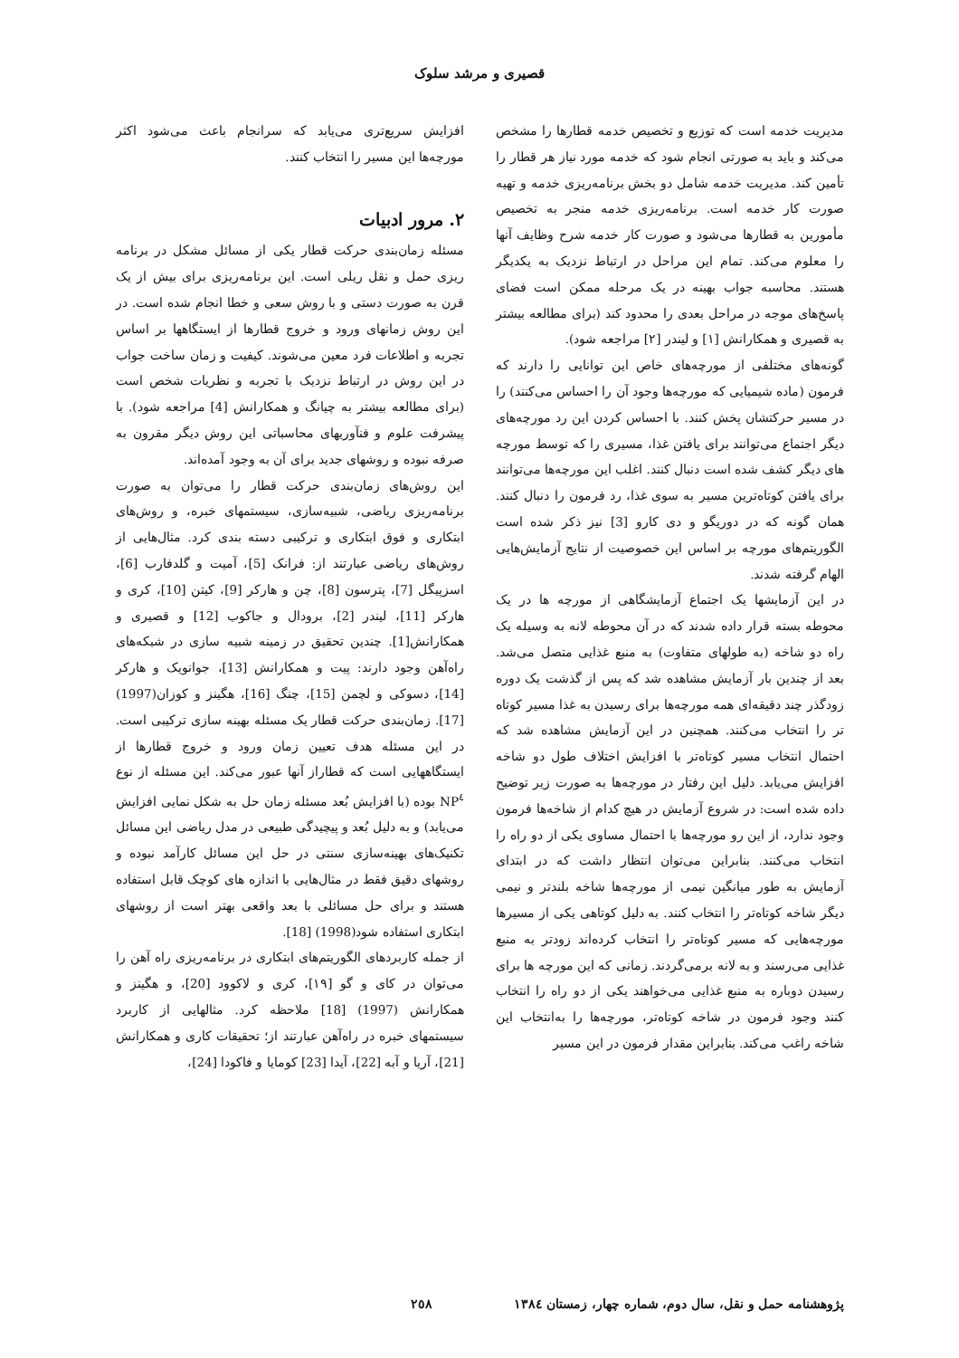قصیری و مرشد سلوک
مدیریت خدمه است که توزیع و تخصیص خدمه قطارها را مشخص می‌کند و باید به صورتی انجام شود که خدمه مورد نیاز هر قطار را تأمین کند. مدیریت خدمه شامل دو بخش برنامه‌ریزی خدمه و تهیه صورت کار خدمه است. برنامه‌ریزی خدمه منجر به تخصیص مأمورین به قطارها می‌شود و صورت کار خدمه شرح وظایف آنها را معلوم می‌کند. تمام این مراحل در ارتباط نزدیک به یکدیگر هستند. محاسبه جواب بهینه در یک مرحله ممکن است فضای پاسخ‌های موجه در مراحل بعدی را محدود کند (برای مطالعه بیشتر به قصیری و همکارانش [۱] و لیندر [۲] مراجعه شود).
گونه‌های مختلفی از مورچه‌های خاص این توانایی را دارند که فرمون (ماده شیمیایی که مورچه‌ها وجود آن را احساس می‌کنند) را در مسیر حرکتشان پخش کنند. با احساس کردن این رد مورچه‌های دیگر اجتماع می‌توانند برای یافتن غذا، مسیری را که توسط مورچه های دیگر کشف شده است دنبال کنند. اغلب این مورچه‌ها می‌توانند برای یافتن کوتاه‌ترین مسیر به سوی غذا، رد فرمون را دنبال کنند. همان گونه که در دوریگو و دی کارو [3] نیز ذکر شده است الگوریتم‌های مورچه بر اساس این خصوصیت از نتایج آزمایش‌هایی الهام گرفته شدند.
در این آزمایشها یک اجتماع آزمایشگاهی از مورچه ها در یک محوطه بسته قرار داده شدند که در آن محوطه لانه به وسیله یک راه دو شاخه (به طولهای متفاوت) به منبع غذایی متصل می‌شد. بعد از چندین بار آزمایش مشاهده شد که پس از گذشت یک دوره زودگذر چند دقیقه‌ای همه مورچه‌ها برای رسیدن به غذا مسیر کوتاه تر را انتخاب می‌کنند. همچنین در این آزمایش مشاهده شد که احتمال انتخاب مسیر کوتاه‌تر با افزایش اختلاف طول دو شاخه افزایش می‌یابد. دلیل این رفتار در مورچه‌ها به صورت زیر توضیح داده شده است: در شروع آزمایش در هیچ کدام از شاخه‌ها فرمون وجود ندارد، از این رو مورچه‌ها با احتمال مساوی یکی از دو راه را انتخاب می‌کنند. بنابراین می‌توان انتظار داشت که در ابتدای آزمایش به طور میانگین نیمی از مورچه‌ها شاخه بلندتر و نیمی دیگر شاخه کوتاه‌تر را انتخاب کنند. به دلیل کوتاهی یکی از مسیرها مورچه‌هایی که مسیر کوتاه‌تر را انتخاب کرده‌اند زودتر به منبع غذایی می‌رسند و به لانه برمی‌گردند. زمانی که این مورچه ها برای رسیدن دوباره به منبع غذایی می‌خواهند یکی از دو راه را انتخاب کنند وجود فرمون در شاخه کوتاه‌تر، مورچه‌ها را به‌انتخاب این شاخه راغب می‌کند. بنابراین مقدار فرمون در این مسیر
افزایش سریع‌تری می‌یابد که سرانجام باعث می‌شود اکثر مورچه‌ها این مسیر را انتخاب کنند.
۲. مرور ادبیات
مسئله زمان‌بندی حرکت قطار یکی از مسائل مشکل در برنامه ریزی حمل و نقل ریلی است. این برنامه‌ریزی برای بیش از یک قرن به صورت دستی و با روش سعی و خطا انجام شده است. در این روش زمانهای ورود و خروج قطارها از ایستگاهها بر اساس تجربه و اطلاعات فرد معین می‌شوند. کیفیت و زمان ساخت جواب در این روش در ارتباط نزدیک با تجربه و نظریات شخص است (برای مطالعه بیشتر به چیانگ و همکارانش [4] مراجعه شود). با پیشرفت علوم و فنآوریهای محاسباتی این روش دیگر مقرون به صرفه نبوده و روشهای جدید برای آن به وجود آمده‌اند.
این روش‌های زمان‌بندی حرکت قطار را می‌توان به صورت برنامه‌ریزی ریاضی، شبیه‌سازی، سیستمهای خبره، و روش‌های ابتکاری و فوق ابتکاری و ترکیبی دسته بندی کرد. مثال‌هایی از روش‌های ریاضی عبارتند از: فرانک [5]، آمیت و گلدفارب [6]، اسزپیگل [7]، پترسون [8]، چن و هارکر [9]، کیتن [10]، کری و هارکر [11]، لیندر [2]، برودال و جاکوب [12] و قصیری و همکارانش[1]. چندین تحقیق در زمینه شبیه سازی در شبکه‌های راه‌آهن وجود دارند: پیت و همکارانش [13]، جوانویک و هارکر [14]، دسوکی و لچمن [15]، چنگ [16]، هگینز و کوزان(1997) [17]. زمان‌بندی حرکت قطار یک مسئله بهینه سازی ترکیبی است. در این مسئله هدف تعیین زمان ورود و خروج قطارها از ایستگاههایی است که قطاراز آنها عبور می‌کند. این مسئله از نوع NP<sup>٤</sup> بوده (با افزایش بُعد مسئله زمان حل به شکل نمایی افزایش می‌یابد) و به دلیل بُعد و پیچیدگی طبیعی در مدل ریاضی این مسائل تکنیک‌های بهینه‌سازی سنتی در حل این مسائل کارآمد نبوده و روشهای دقیق فقط در مثال‌هایی با اندازه های کوچک قابل استفاده هستند و برای حل مسائلی با بعد واقعی بهتر است از روشهای ابتکاری استفاده شود(1998) [18].
از جمله کاربردهای الگوریتم‌های ابتکاری در برنامه‌ریزی راه آهن را می‌توان در کای و گو [۱۹]، کری و لاکوود [20]، و هگینز و همکارانش (1997) [18] ملاحظه کرد. مثالهایی از کاربرد سیستمهای خبره در راه‌آهن عبارتند از؛ تحقیقات کاری و همکارانش [21]، آریا و آبه [22]، آیدا [23] کومایا و فاکودا [24]،
پژوهشنامه حمل و نقل، سال دوم، شماره چهار، زمستان ١٣٨٤ ٢٥٨